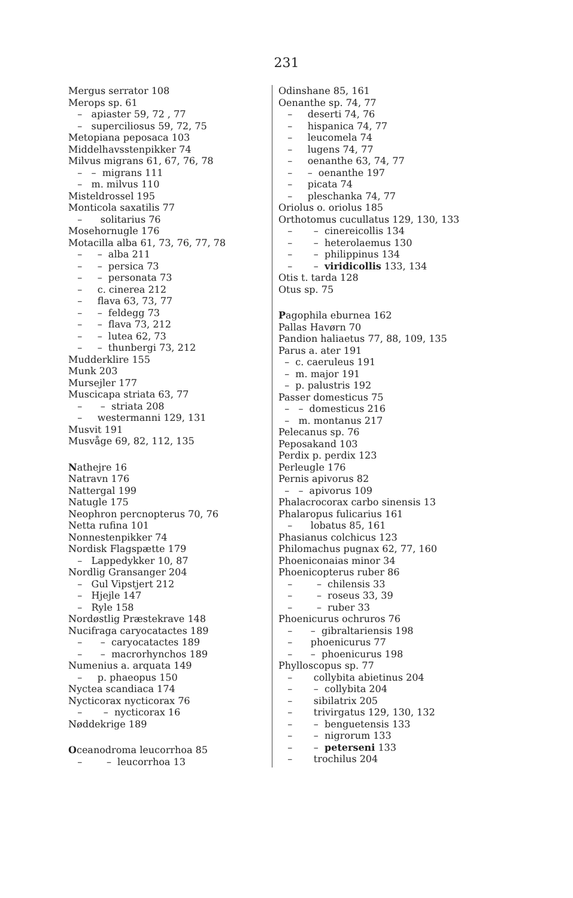231
Mergus serrator 108 Merops sp. 61 – apiaster 59, 72 , 77 – superciliosus 59, 72, 75 Metopiana peposaca 103 Middelhavsstenpikker 74 Milvus migrans 61, 67, 76, 78 – – migrans 111 – m. milvus 110 Misteldrossel 195 Monticola saxatilis 77 – solitarius 76 Mosehornugle 176 Motacilla alba 61, 73, 76, 77, 78 – – alba 211 – – persica 73 – – personata 73 – c. cinerea 212 – flava 63, 73, 77 – – feldegg 73 – – flava 73, 212 – – lutea 62, 73 – – thunbergi 73, 212 Mudderklire 155 Munk 203 Mursejler 177 Muscicapa striata 63, 77 – – striata 208 – westermanni 129, 131 Musvit 191 Musvåge 69, 82, 112, 135
Nathejre 16 Natravn 176 Nattergal 199 Natugle 175 Neophron percnopterus 70, 76 Netta rufina 101 Nonnestenpikker 74 Nordisk Flagspætte 179 – Lappedykker 10, 87 Nordlig Gransanger 204 – Gul Vipstjert 212 – Hjejle 147 – Ryle 158 Nordøstlig Præstekrave 148 Nucifraga caryocatactes 189 – – caryocatactes 189 – – macrorhynchos 189 Numenius a. arquata 149 – p. phaeopus 150 Nyctea scandiaca 174 Nycticorax nycticorax 76 – – nycticorax 16 Nøddekrige 189
Oceanodroma leucorrhoa 85 – – leucorrhoa 13
Odinshane 85, 161 Oenanthe sp. 74, 77 – deserti 74, 76 – hispanica 74, 77 – leucomela 74 – lugens 74, 77 – oenanthe 63, 74, 77 – – oenanthe 197 – picata 74 – pleschanka 74, 77 Oriolus o. oriolus 185 Orthotomus cucullatus 129, 130, 133 – – cinereicollis 134 – – heterolaemus 130 – – philippinus 134 – – viridicollis 133, 134 Otis t. tarda 128 Otus sp. 75
Pagophila eburnea 162 Pallas Havørn 70 Pandion haliaetus 77, 88, 109, 135 Parus a. ater 191 – c. caeruleus 191 – m. major 191 – p. palustris 192 Passer domesticus 75 – – domesticus 216 – m. montanus 217 Pelecanus sp. 76 Peposakand 103 Perdix p. perdix 123 Perleugle 176 Pernis apivorus 82 – – apivorus 109 Phalacrocorax carbo sinensis 13 Phalaropus fulicarius 161 – lobatus 85, 161 Phasianus colchicus 123 Philomachus pugnax 62, 77, 160 Phoeniconaias minor 34 Phoenicopterus ruber 86 – – chilensis 33 – – roseus 33, 39 – – ruber 33 Phoenicurus ochruros 76 – – gibraltariensis 198 – phoenicurus 77 – – phoenicurus 198 Phylloscopus sp. 77 – collybita abietinus 204 – – collybita 204 – sibilatrix 205 – trivirgatus 129, 130, 132 – – benguetensis 133 – – nigrorum 133 – – peterseni 133 – trochilus 204